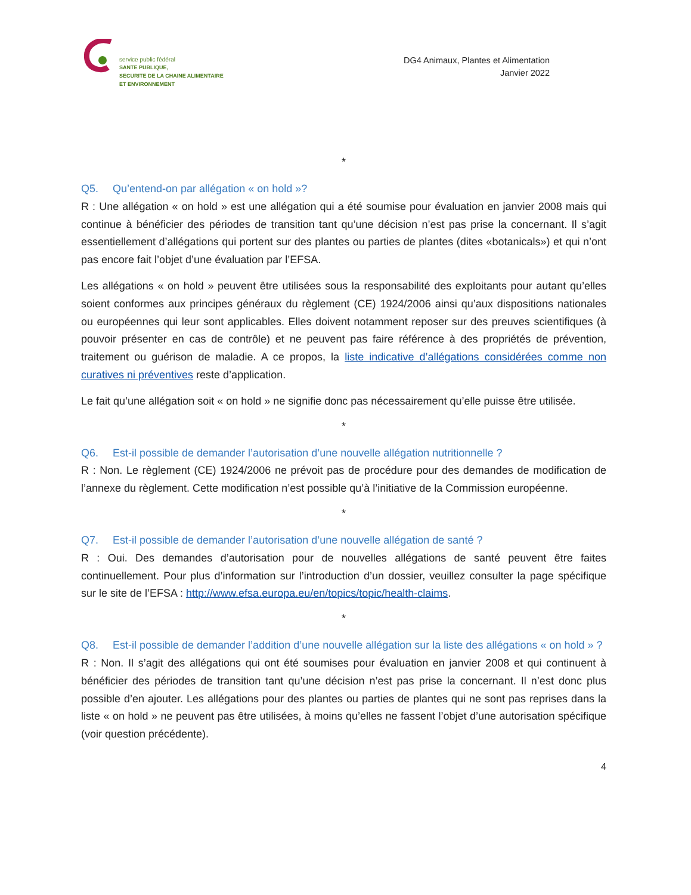service public fédéral
SANTE PUBLIQUE,
SECURITE DE LA CHAINE ALIMENTAIRE
ET ENVIRONNEMENT
DG4 Animaux, Plantes et Alimentation
Janvier 2022
*
Q5. Qu’entend-on par allégation « on hold »?
R : Une allégation « on hold » est une allégation qui a été soumise pour évaluation en janvier 2008 mais qui continue à bénéficier des périodes de transition tant qu’une décision n’est pas prise la concernant. Il s’agit essentiellement d’allégations qui portent sur des plantes ou parties de plantes (dites «botanicals») et qui n’ont pas encore fait l’objet d’une évaluation par l’EFSA.
Les allégations « on hold » peuvent être utilisées sous la responsabilité des exploitants pour autant qu’elles soient conformes aux principes généraux du règlement (CE) 1924/2006 ainsi qu’aux dispositions nationales ou européennes qui leur sont applicables. Elles doivent notamment reposer sur des preuves scientifiques (à pouvoir présenter en cas de contrôle) et ne peuvent pas faire référence à des propriétés de prévention, traitement ou guérison de maladie. A ce propos, la liste indicative d’allégations considérées comme non curatives ni préventives reste d’application.
Le fait qu’une allégation soit « on hold » ne signifie donc pas nécessairement qu’elle puisse être utilisée.
*
Q6. Est-il possible de demander l’autorisation d’une nouvelle allégation nutritionnelle ?
R : Non. Le règlement (CE) 1924/2006 ne prévoit pas de procédure pour des demandes de modification de l’annexe du règlement. Cette modification n’est possible qu’à l’initiative de la Commission européenne.
*
Q7. Est-il possible de demander l’autorisation d’une nouvelle allégation de santé ?
R : Oui. Des demandes d’autorisation pour de nouvelles allégations de santé peuvent être faites continuellement. Pour plus d’information sur l’introduction d’un dossier, veuillez consulter la page spécifique sur le site de l’EFSA : http://www.efsa.europa.eu/en/topics/topic/health-claims.
*
Q8. Est-il possible de demander l’addition d’une nouvelle allégation sur la liste des allégations « on hold » ?
R : Non. Il s’agit des allégations qui ont été soumises pour évaluation en janvier 2008 et qui continuent à bénéficier des périodes de transition tant qu’une décision n’est pas prise la concernant. Il n’est donc plus possible d’en ajouter. Les allégations pour des plantes ou parties de plantes qui ne sont pas reprises dans la liste « on hold » ne peuvent pas être utilisées, à moins qu’elles ne fassent l’objet d’une autorisation spécifique (voir question précédente).
4